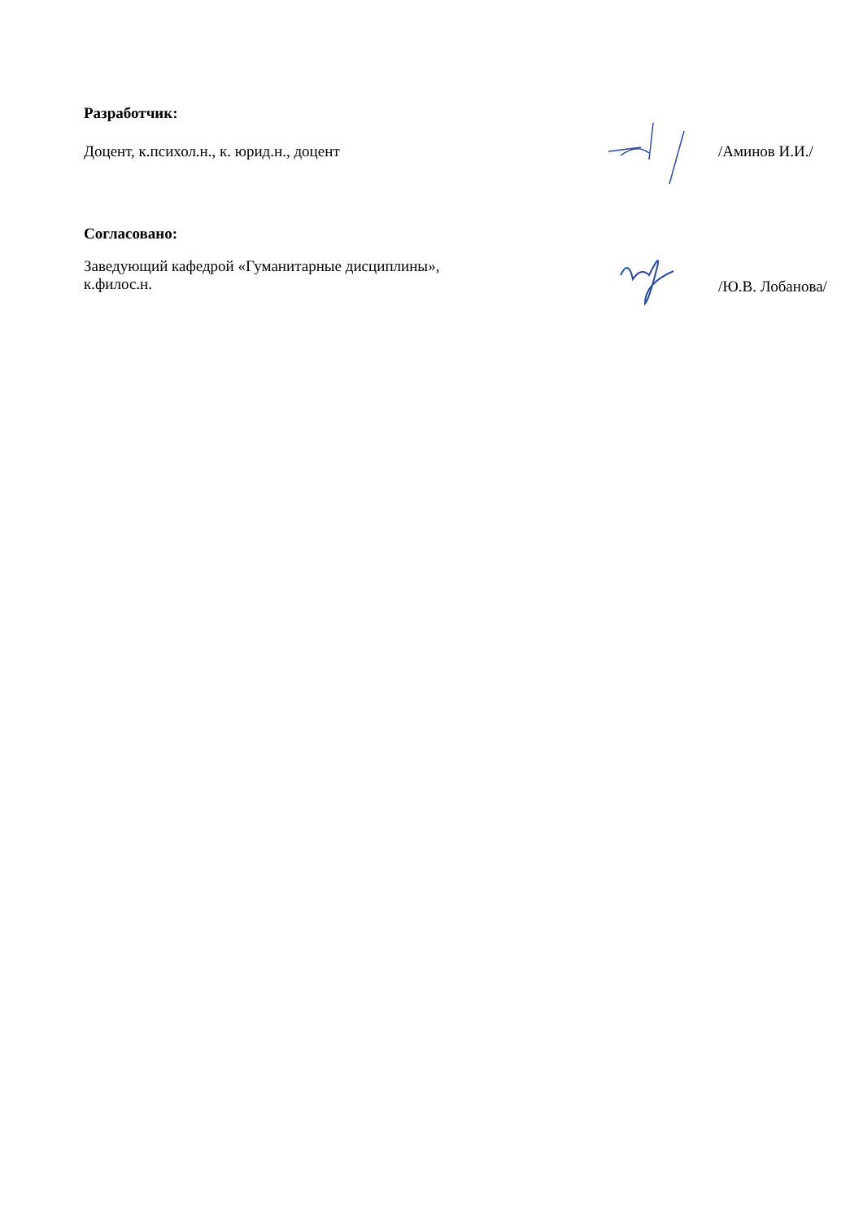Разработчик:
Доцент, к.психол.н., к. юрид.н., доцент /Аминов И.И./
Согласовано:
Заведующий кафедрой «Гуманитарные дисциплины»,
к.филос.н.
/Ю.В. Лобанова/